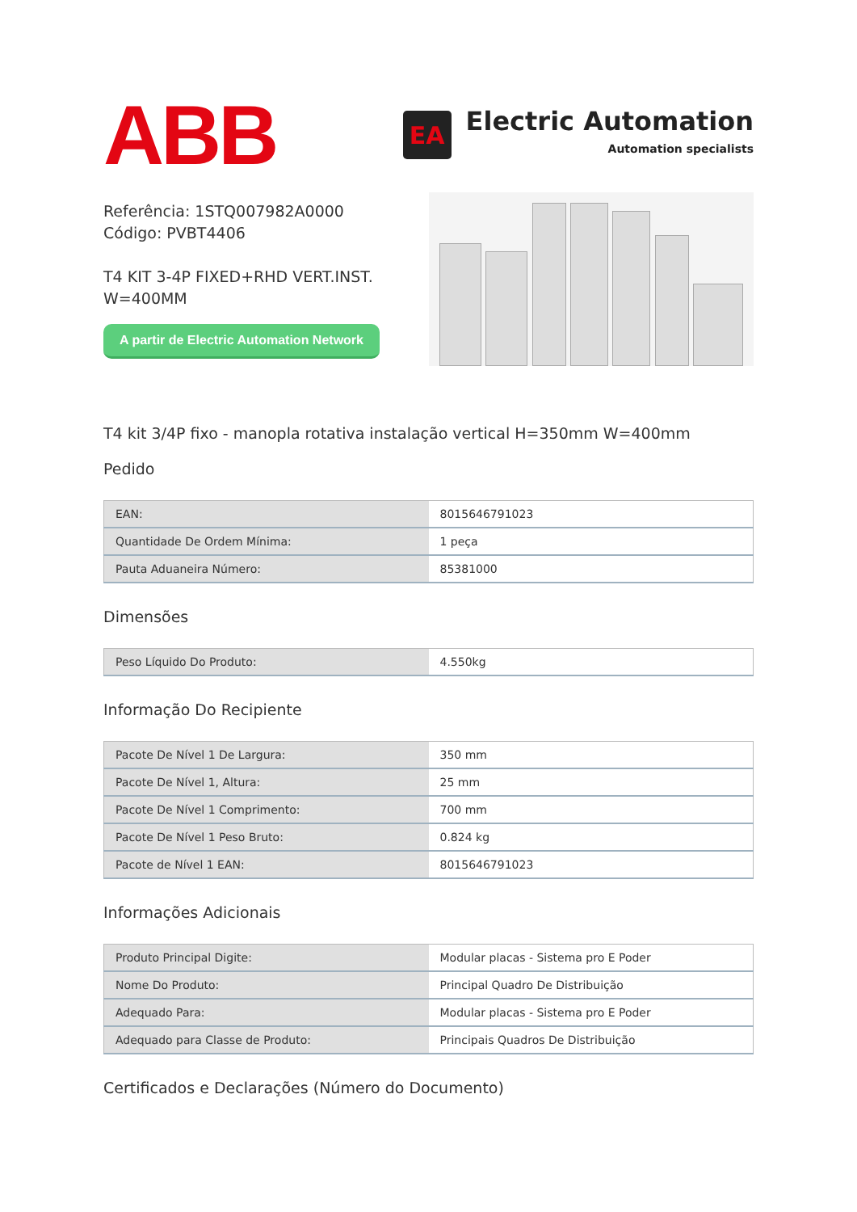ABB
EA
Electric Automation
Automation specialists
Referência: 1STQ007982A0000
Código: PVBT4406
T4 KIT 3-4P FIXED+RHD VERT.INST.
W=400MM
A partir de Electric Automation Network
T4 kit 3/4P fixo - manopla rotativa instalação vertical H=350mm W=400mm
Pedido
| EAN: | 8015646791023 |
| Quantidade De Ordem Mínima: | 1 peça |
| Pauta Aduaneira Número: | 85381000 |
Dimensões
| Peso Líquido Do Produto: | 4.550kg |
Informação Do Recipiente
| Pacote De Nível 1 De Largura: | 350 mm |
| Pacote De Nível 1, Altura: | 25 mm |
| Pacote De Nível 1 Comprimento: | 700 mm |
| Pacote De Nível 1 Peso Bruto: | 0.824 kg |
| Pacote de Nível 1 EAN: | 8015646791023 |
Informações Adicionais
| Produto Principal Digite: | Modular placas - Sistema pro E Poder |
| Nome Do Produto: | Principal Quadro De Distribuição |
| Adequado Para: | Modular placas - Sistema pro E Poder |
| Adequado para Classe de Produto: | Principais Quadros De Distribuição |
Certificados e Declarações (Número do Documento)